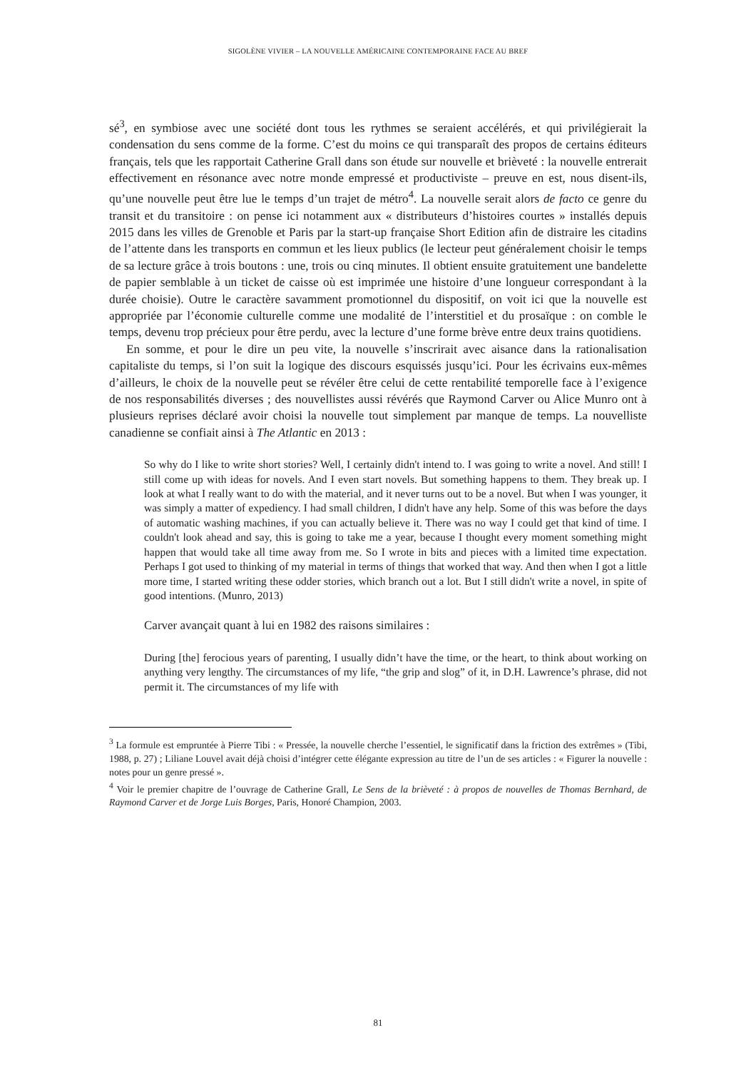SIGOLÈNE VIVIER – LA NOUVELLE AMÉRICAINE CONTEMPORAINE FACE AU BREF
sé<sup>3</sup>, en symbiose avec une société dont tous les rythmes se seraient accélérés, et qui privilégierait la condensation du sens comme de la forme. C’est du moins ce qui transparaît des propos de certains éditeurs français, tels que les rapportait Catherine Grall dans son étude sur nouvelle et brièveté : la nouvelle entrerait effectivement en résonance avec notre monde empressé et productiviste – preuve en est, nous disent-ils, qu’une nouvelle peut être lue le temps d’un trajet de métro<sup>4</sup>. La nouvelle serait alors de facto ce genre du transit et du transitoire : on pense ici notamment aux « distributeurs d’histoires courtes » installés depuis 2015 dans les villes de Grenoble et Paris par la start-up française Short Edition afin de distraire les citadins de l’attente dans les transports en commun et les lieux publics (le lecteur peut généralement choisir le temps de sa lecture grâce à trois boutons : une, trois ou cinq minutes. Il obtient ensuite gratuitement une bandelette de papier semblable à un ticket de caisse où est imprimée une histoire d’une longueur correspondant à la durée choisie). Outre le caractère savamment promotionnel du dispositif, on voit ici que la nouvelle est appropriée par l’économie culturelle comme une modalité de l’interstitiel et du prosaïque : on comble le temps, devenu trop précieux pour être perdu, avec la lecture d’une forme brève entre deux trains quotidiens.
En somme, et pour le dire un peu vite, la nouvelle s’inscrirait avec aisance dans la rationalisation capitaliste du temps, si l’on suit la logique des discours esquissés jusqu’ici. Pour les écrivains eux-mêmes d’ailleurs, le choix de la nouvelle peut se révéler être celui de cette rentabilité temporelle face à l’exigence de nos responsabilités diverses ; des nouvellistes aussi révérés que Raymond Carver ou Alice Munro ont à plusieurs reprises déclaré avoir choisi la nouvelle tout simplement par manque de temps. La nouvelliste canadienne se confiait ainsi à The Atlantic en 2013 :
So why do I like to write short stories? Well, I certainly didn't intend to. I was going to write a novel. And still! I still come up with ideas for novels. And I even start novels. But something happens to them. They break up. I look at what I really want to do with the material, and it never turns out to be a novel. But when I was younger, it was simply a matter of expediency. I had small children, I didn't have any help. Some of this was before the days of automatic washing machines, if you can actually believe it. There was no way I could get that kind of time. I couldn't look ahead and say, this is going to take me a year, because I thought every moment something might happen that would take all time away from me. So I wrote in bits and pieces with a limited time expectation. Perhaps I got used to thinking of my material in terms of things that worked that way. And then when I got a little more time, I started writing these odder stories, which branch out a lot. But I still didn't write a novel, in spite of good intentions. (Munro, 2013)
Carver avançait quant à lui en 1982 des raisons similaires :
During [the] ferocious years of parenting, I usually didn’t have the time, or the heart, to think about working on anything very lengthy. The circumstances of my life, “the grip and slog” of it, in D.H. Lawrence’s phrase, did not permit it. The circumstances of my life with
<sup>3</sup> La formule est empruntée à Pierre Tibi : « Pressée, la nouvelle cherche l’essentiel, le significatif dans la friction des extrêmes » (Tibi, 1988, p. 27) ; Liliane Louvel avait déjà choisi d’intégrer cette élégante expression au titre de l’un de ses articles : « Figurer la nouvelle : notes pour un genre pressé ».
<sup>4</sup> Voir le premier chapitre de l’ouvrage de Catherine Grall, Le Sens de la brièveté : à propos de nouvelles de Thomas Bernhard, de Raymond Carver et de Jorge Luis Borges, Paris, Honoré Champion, 2003.
81